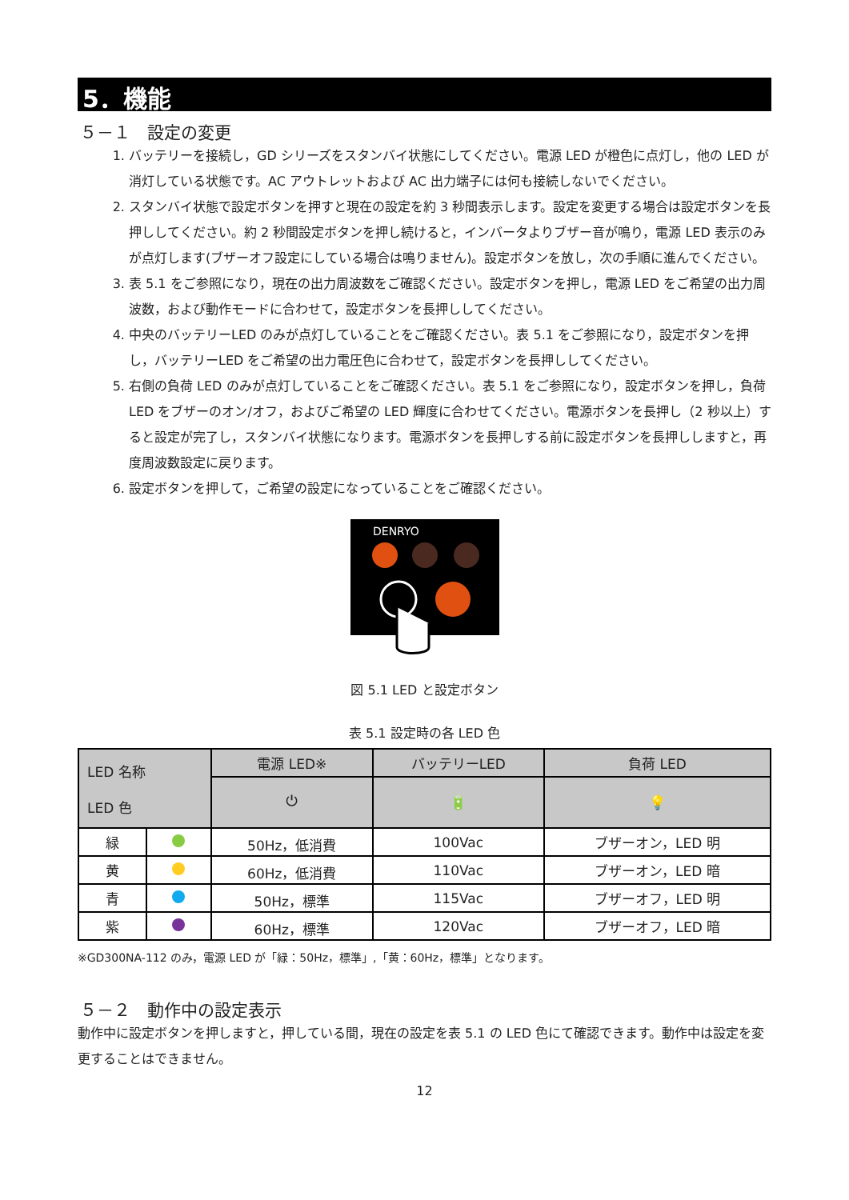5．機能
５－１　設定の変更
1. バッテリーを接続し，GD シリーズをスタンバイ状態にしてください。電源 LED が橙色に点灯し，他の LED が消灯している状態です。AC アウトレットおよび AC 出力端子には何も接続しないでください。
2. スタンバイ状態で設定ボタンを押すと現在の設定を約 3 秒間表示します。設定を変更する場合は設定ボタンを長押ししてください。約 2 秒間設定ボタンを押し続けると，インバータよりブザー音が鳴り，電源 LED 表示のみが点灯します(ブザーオフ設定にしている場合は鳴りません)。設定ボタンを放し，次の手順に進んでください。
3. 表 5.1 をご参照になり，現在の出力周波数をご確認ください。設定ボタンを押し，電源 LED をご希望の出力周波数，および動作モードに合わせて，設定ボタンを長押ししてください。
4. 中央のバッテリーLED のみが点灯していることをご確認ください。表 5.1 をご参照になり，設定ボタンを押し，バッテリーLED をご希望の出力電圧色に合わせて，設定ボタンを長押ししてください。
5. 右側の負荷 LED のみが点灯していることをご確認ください。表 5.1 をご参照になり，設定ボタンを押し，負荷 LED をブザーのオン/オフ，およびご希望の LED 輝度に合わせてください。電源ボタンを長押し（2 秒以上）すると設定が完了し，スタンバイ状態になります。電源ボタンを長押しする前に設定ボタンを長押ししますと，再度周波数設定に戻ります。
6. 設定ボタンを押して，ご希望の設定になっていることをご確認ください。
DENRYO
図 5.1 LED と設定ボタン
表 5.1 設定時の各 LED 色
| LED 名称 LED 色 | | 電源 LED※ | バッテリーLED | 負荷 LED |
| --- | --- | --- | --- | --- |
| | | ⏻ | 🔋 | 💡 |
| 緑 | | 50Hz，低消費 | 100Vac | ブザーオン，LED 明 |
| 黄 | | 60Hz，低消費 | 110Vac | ブザーオン，LED 暗 |
| 青 | | 50Hz，標準 | 115Vac | ブザーオフ，LED 明 |
| 紫 | | 60Hz，標準 | 120Vac | ブザーオフ，LED 暗 |
※GD300NA-112 のみ，電源 LED が「緑：50Hz，標準」,「黄：60Hz，標準」となります。
５－２　動作中の設定表示
動作中に設定ボタンを押しますと，押している間，現在の設定を表 5.1 の LED 色にて確認できます。動作中は設定を変更することはできません。
12